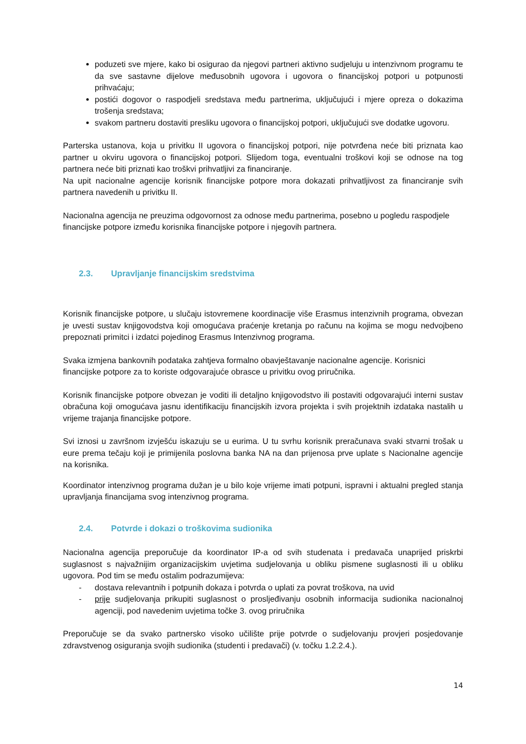poduzeti sve mjere, kako bi osigurao da njegovi partneri aktivno sudjeluju u intenzivnom programu te da sve sastavne dijelove međusobnih ugovora i ugovora o financijskoj potpori u potpunosti prihvaćaju;
postići dogovor o raspodjeli sredstava među partnerima, uključujući i mjere opreza o dokazima trošenja sredstava;
svakom partneru dostaviti presliku ugovora o financijskoj potpori, uključujući sve dodatke ugovoru.
Parterska ustanova, koja u privitku II ugovora o financijskoj potpori, nije potvrđena neće biti priznata kao partner u okviru ugovora o financijskoj potpori. Slijedom toga, eventualni troškovi koji se odnose na tog partnera neće biti priznati kao troškvi prihvatljivi za financiranje.
Na upit nacionalne agencije korisnik financijske potpore mora dokazati prihvatljivost za financiranje svih partnera navedenih u privitku II.
Nacionalna agencija ne preuzima odgovornost za odnose među partnerima, posebno u pogledu raspodjele financijske potpore između korisnika financijske potpore i njegovih partnera.
2.3. Upravljanje financijskim sredstvima
Korisnik financijske potpore, u slučaju istovremene koordinacije više Erasmus intenzivnih programa, obvezan je uvesti sustav knjigovodstva koji omogućava praćenje kretanja po računu na kojima se mogu nedvojbeno prepoznati primitci i izdatci pojedinog Erasmus Intenzivnog programa.
Svaka izmjena bankovnih podataka zahtjeva formalno obavještavanje nacionalne agencije. Korisnici financijske potpore za to koriste odgovarajuće obrasce u privitku ovog priručnika.
Korisnik financijske potpore obvezan je voditi ili detaljno knjigovodstvo ili postaviti odgovarajući interni sustav obračuna koji omogućava jasnu identifikaciju financijskih izvora projekta i svih projektnih izdataka nastalih u vrijeme trajanja financijske potpore.
Svi iznosi u završnom izvješću iskazuju se u eurima. U tu svrhu korisnik preračunava svaki stvarni trošak u eure prema tečaju koji je primijenila poslovna banka NA na dan prijenosa prve uplate s Nacionalne agencije na korisnika.
Koordinator intenzivnog programa dužan je u bilo koje vrijeme imati potpuni, ispravni i aktualni pregled stanja upravljanja financijama svog intenzivnog programa.
2.4. Potvrde i dokazi o troškovima sudionika
Nacionalna agencija preporučuje da koordinator IP-a od svih studenata i predavača unaprijed priskrbi suglasnost s najvažnijim organizacijskim uvjetima sudjelovanja u obliku pismene suglasnosti ili u obliku ugovora. Pod tim se među ostalim podrazumijeva:
- dostava relevantnih i potpunih dokaza i potvrda o uplati za povrat troškova, na uvid
- prije sudjelovanja prikupiti suglasnost o prosljeđivanju osobnih informacija sudionika nacionalnoj agenciji, pod navedenim uvjetima točke 3. ovog priručnika
Preporučuje se da svako partnersko visoko učilište prije potvrde o sudjelovanju provjeri posjedovanje zdravstvenog osiguranja svojih sudionika (studenti i predavači) (v. točku 1.2.2.4.).
14